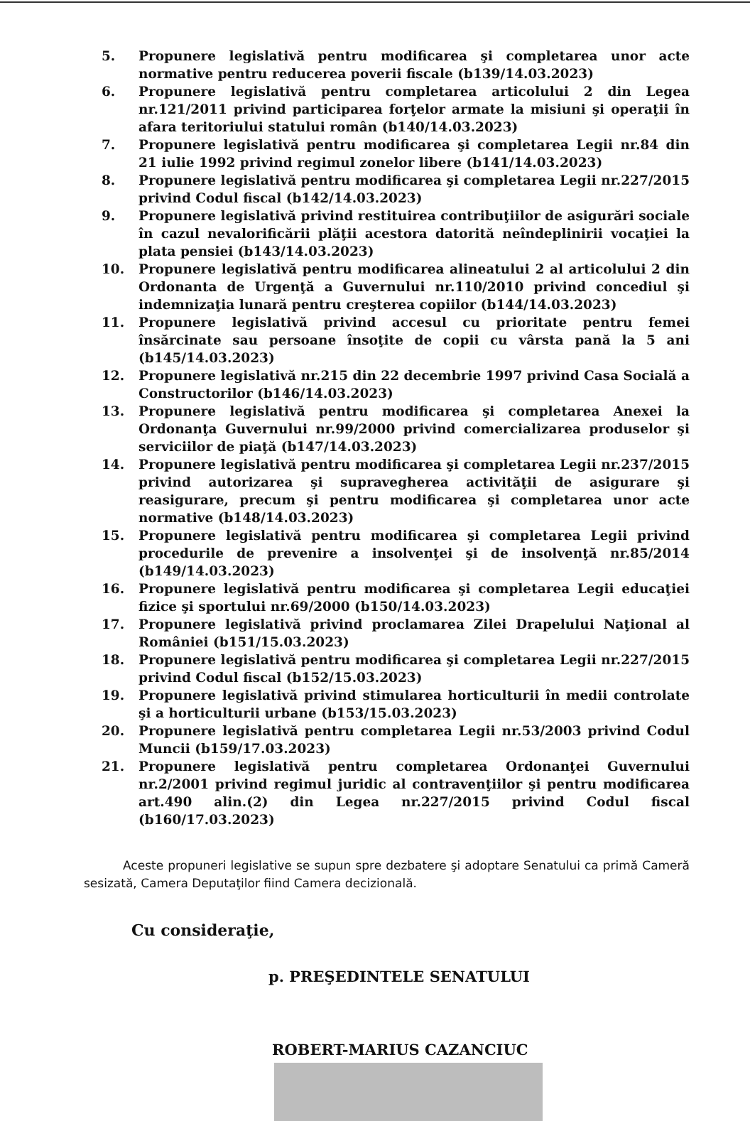5. Propunere legislativă pentru modificarea şi completarea unor acte normative pentru reducerea poverii fiscale (b139/14.03.2023)
6. Propunere legislativă pentru completarea articolului 2 din Legea nr.121/2011 privind participarea forţelor armate la misiuni şi operaţii în afara teritoriului statului român (b140/14.03.2023)
7. Propunere legislativă pentru modificarea şi completarea Legii nr.84 din 21 iulie 1992 privind regimul zonelor libere (b141/14.03.2023)
8. Propunere legislativă pentru modificarea şi completarea Legii nr.227/2015 privind Codul fiscal (b142/14.03.2023)
9. Propunere legislativă privind restituirea contribuţiilor de asigurări sociale în cazul nevalorificării plăţii acestora datorită neîndeplinirii vocaţiei la plata pensiei (b143/14.03.2023)
10. Propunere legislativă pentru modificarea alineatului 2 al articolului 2 din Ordonanta de Urgenţă a Guvernului nr.110/2010 privind concediul şi indemnizaţia lunară pentru creşterea copiilor (b144/14.03.2023)
11. Propunere legislativă privind accesul cu prioritate pentru femei însărcinate sau persoane însoţite de copii cu vârsta pană la 5 ani (b145/14.03.2023)
12. Propunere legislativă nr.215 din 22 decembrie 1997 privind Casa Socială a Constructorilor (b146/14.03.2023)
13. Propunere legislativă pentru modificarea şi completarea Anexei la Ordonanţa Guvernului nr.99/2000 privind comercializarea produselor şi serviciilor de piaţă (b147/14.03.2023)
14. Propunere legislativă pentru modificarea şi completarea Legii nr.237/2015 privind autorizarea şi supravegherea activităţii de asigurare şi reasigurare, precum şi pentru modificarea şi completarea unor acte normative (b148/14.03.2023)
15. Propunere legislativă pentru modificarea şi completarea Legii privind procedurile de prevenire a insolvenţei şi de insolvenţă nr.85/2014 (b149/14.03.2023)
16. Propunere legislativă pentru modificarea şi completarea Legii educaţiei fizice şi sportului nr.69/2000 (b150/14.03.2023)
17. Propunere legislativă privind proclamarea Zilei Drapelului Naţional al României (b151/15.03.2023)
18. Propunere legislativă pentru modificarea şi completarea Legii nr.227/2015 privind Codul fiscal (b152/15.03.2023)
19. Propunere legislativă privind stimularea horticulturii în medii controlate şi a horticulturii urbane (b153/15.03.2023)
20. Propunere legislativă pentru completarea Legii nr.53/2003 privind Codul Muncii (b159/17.03.2023)
21. Propunere legislativă pentru completarea Ordonanţei Guvernului nr.2/2001 privind regimul juridic al contravenţiilor şi pentru modificarea art.490 alin.(2) din Legea nr.227/2015 privind Codul fiscal (b160/17.03.2023)
Aceste propuneri legislative se supun spre dezbatere şi adoptare Senatului ca primă Cameră sesizată, Camera Deputaţilor fiind Camera decizională.
Cu consideraţie,
p. PREŞEDINTELE SENATULUI
ROBERT-MARIUS CAZANCIUC